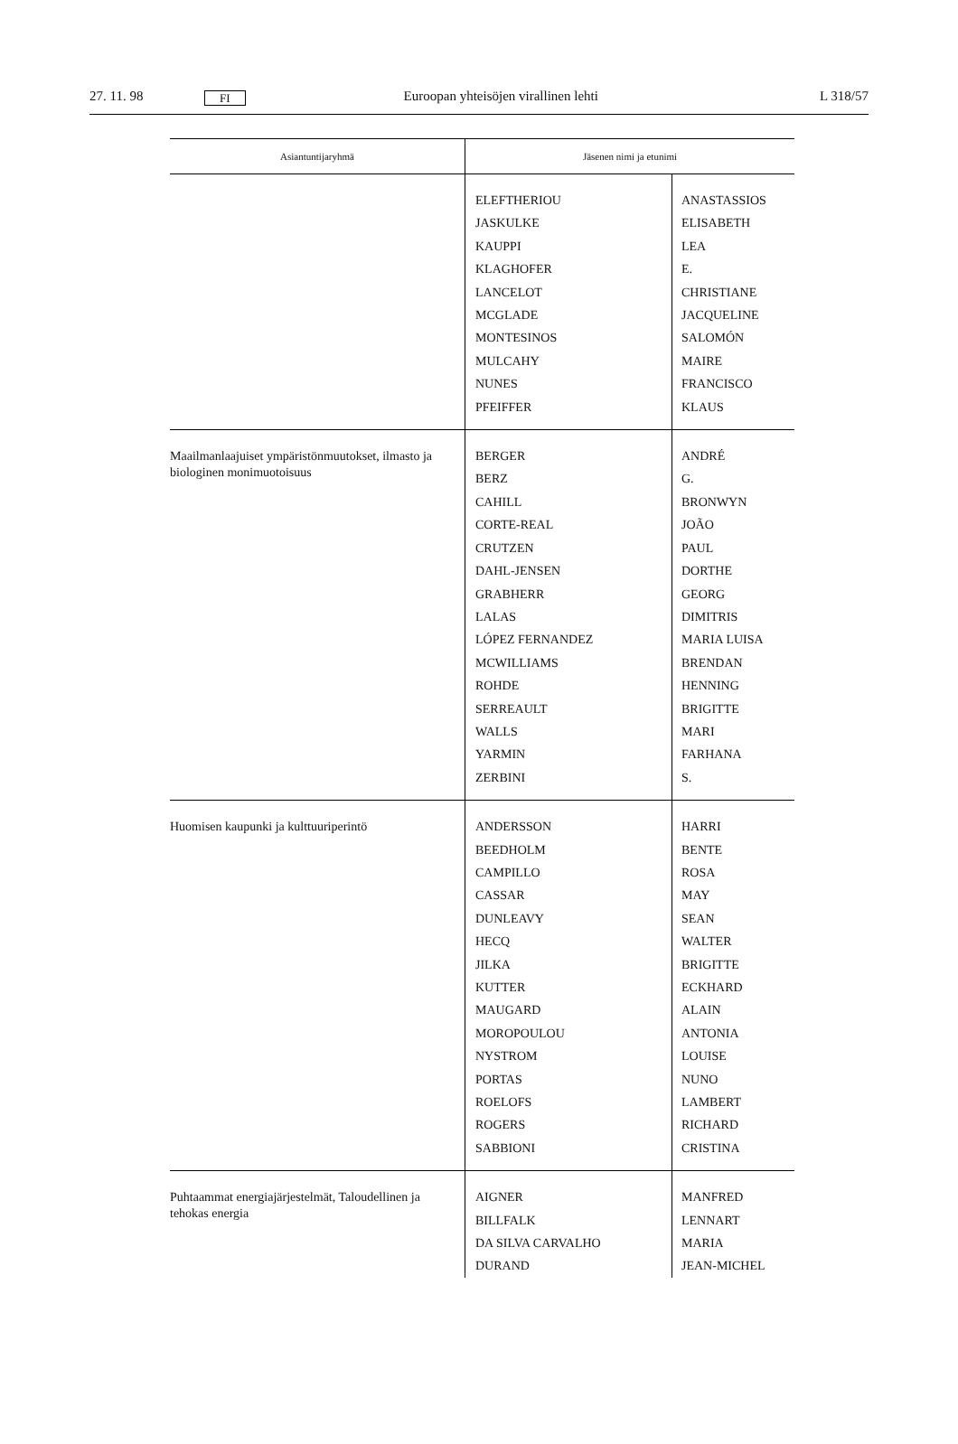27. 11. 98 FI Euroopan yhteisöjen virallinen lehti L 318/57
| Asiantuntijaryhmä | Jäsenen nimi ja etunimi | |
| --- | --- | --- |
| | ELEFTHERIOU JASKULKE KAUPPI KLAGHOFER LANCELOT MCGLADE MONTESINOS MULCAHY NUNES PFEIFFER | ANASTASSIOS ELISABETH LEA E. CHRISTIANE JACQUELINE SALOMÓN MAIRE FRANCISCO KLAUS |
| Maailmanlaajuiset ympäristönmuutokset, ilmasto ja biologinen monimuotoisuus | BERGER BERZ CAHILL CORTE-REAL CRUTZEN DAHL-JENSEN GRABHERR LALAS LÓPEZ FERNANDEZ MCWILLIAMS ROHDE SERREAULT WALLS YARMIN ZERBINI | ANDRÉ G. BRONWYN JOÃO PAUL DORTHE GEORG DIMITRIS MARIA LUISA BRENDAN HENNING BRIGITTE MARI FARHANA S. |
| Huomisen kaupunki ja kulttuuriperintö | ANDERSSON BEEDHOLM CAMPILLO CASSAR DUNLEAVY HECQ JILKA KUTTER MAUGARD MOROPOULOU NYSTROM PORTAS ROELOFS ROGERS SABBIONI | HARRI BENTE ROSA MAY SEAN WALTER BRIGITTE ECKHARD ALAIN ANTONIA LOUISE NUNO LAMBERT RICHARD CRISTINA |
| Puhtaammat energiajärjestelmät, Taloudellinen ja tehokas energia | AIGNER BILLFALK DA SILVA CARVALHO DURAND | MANFRED LENNART MARIA JEAN-MICHEL |